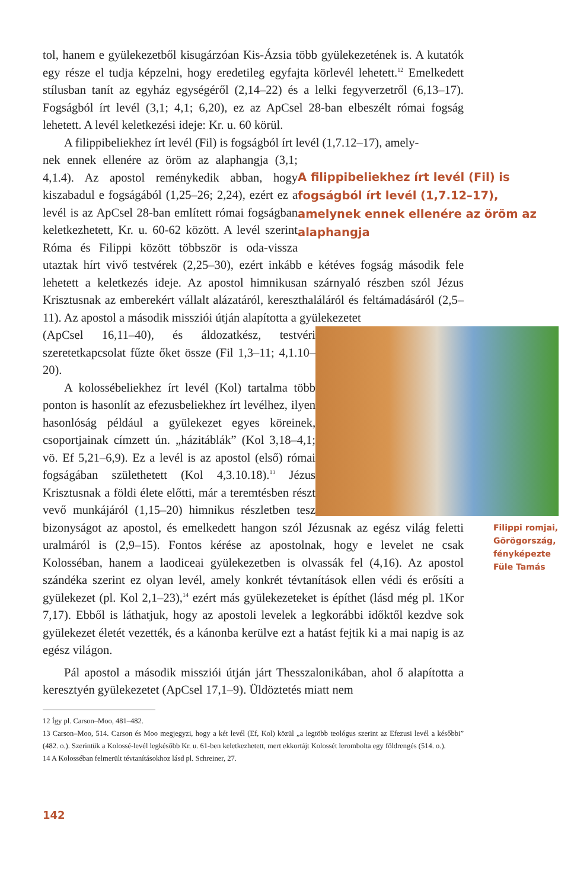tol, hanem e gyülekezetből kisugárzóan Kis-Ázsia több gyülekezetének is. A kutatók egy része el tudja képzelni, hogy eredetileg egyfajta körlevél lehetett.<sup>12</sup> Emelkedett stílusban tanít az egyház egységéről (2,14–22) és a lelki fegyverzetről (6,13–17). Fogságból írt levél (3,1; 4,1; 6,20), ez az ApCsel 28-ban elbeszélt római fogság lehetett. A levél keletkezési ideje: Kr. u. 60 körül.
A filippibeliekhez írt levél (Fil) is fogságból írt levél (1,7.12–17), amely-
A filippibeliekhez írt levél (Fil) is fogságból írt levél (1,7.12–17), amelynek ennek ellenére az öröm az alaphangja
nek ennek ellenére az öröm az alaphangja (3,1; 4,1.4). Az apostol reménykedik abban, hogy kiszabadul e fogságából (1,25–26; 2,24), ezért ez a levél is az ApCsel 28-ban említett római fogságban keletkezhetett, Kr. u. 60-62 között. A levél szerint Róma és Filippi között többször is oda-vissza utaztak hírt vivő testvérek (2,25–30), ezért inkább e kétéves fogság második fele lehetett a keletkezés ideje. Az apostol himnikusan szárnyaló részben szól Jézus Krisztusnak az emberekért vállalt alázatáról, kereszthaláláról és feltámadásáról (2,5–11). Az apostol a második missziói útján alapította a gyülekezetet
Filippi romjai, Görögország, fényképezte Füle Tamás
(ApCsel 16,11–40), és áldozatkész, testvéri szeretetkapcsolat fűzte őket össze (Fil 1,3–11; 4,1.10–20).
A kolossébeliekhez írt levél (Kol) tartalma több ponton is hasonlít az efezusbeliekhez írt levélhez, ilyen hasonlóság például a gyülekezet egyes köreinek, csoportjainak címzett ún. „házitáblák” (Kol 3,18–4,1; vö. Ef 5,21–6,9). Ez a levél is az apostol (első) római fogságában születhetett (Kol 4,3.10.18).<sup>13</sup> Jézus Krisztusnak a földi élete előtti, már a teremtésben részt vevő munkájáról (1,15–20) himnikus részletben tesz bizonyságot az apostol, és emelkedett hangon szól Jézusnak az egész világ feletti uralmáról is (2,9–15). Fontos kérése az apostolnak, hogy e levelet ne csak Kolosséban, hanem a laodiceai gyülekezetben is olvassák fel (4,16). Az apostol szándéka szerint ez olyan levél, amely konkrét tévtanítások ellen védi és erősíti a gyülekezet (pl. Kol 2,1–23),<sup>14</sup> ezért más gyülekezeteket is építhet (lásd még pl. 1Kor 7,17). Ebből is láthatjuk, hogy az apostoli levelek a legkorábbi időktől kezdve sok gyülekezet életét vezették, és a kánonba kerülve ezt a hatást fejtik ki a mai napig is az egész világon.
Pál apostol a második missziói útján járt Thesszalonikában, ahol ő alapította a keresztyén gyülekezetet (ApCsel 17,1–9). Üldöztetés miatt nem
12 Így pl. Carson–Moo, 481–482.
13 Carson–Moo, 514. Carson és Moo megjegyzi, hogy a két levél (Ef, Kol) közül „a legtöbb teológus szerint az Efezusi levél a későbbi” (482. o.). Szerintük a Kolossé-levél legkésőbb Kr. u. 61-ben keletkezhetett, mert ekkortájt Kolossét lerombolta egy földrengés (514. o.).
14 A Kolosséban felmerült tévtanításokhoz lásd pl. Schreiner, 27.
142